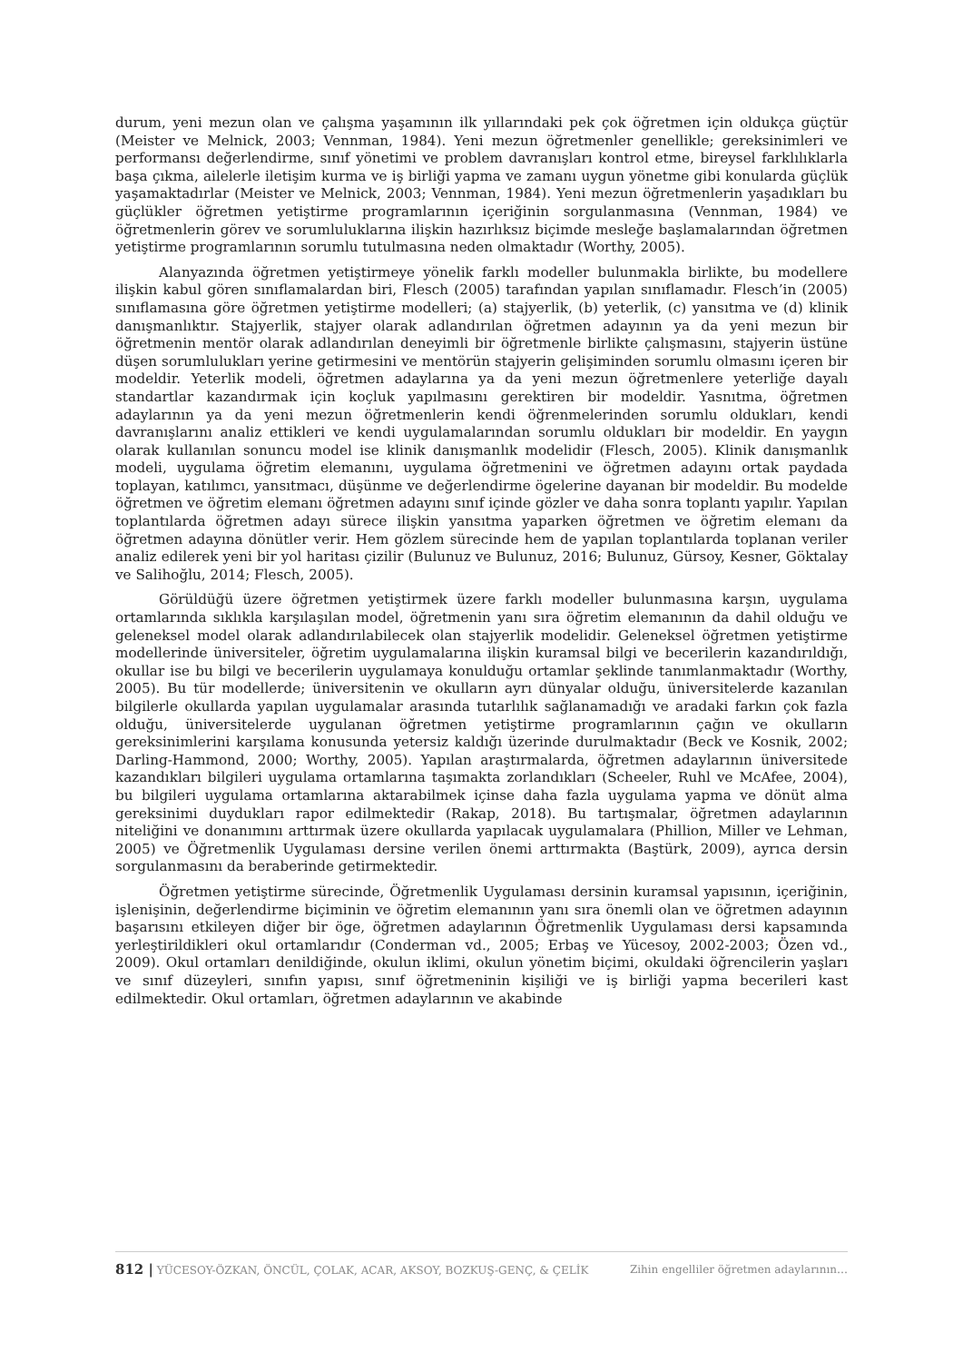durum, yeni mezun olan ve çalışma yaşamının ilk yıllarındaki pek çok öğretmen için oldukça güçtür (Meister ve Melnick, 2003; Vennman, 1984). Yeni mezun öğretmenler genellikle; gereksinimleri ve performansı değerlendirme, sınıf yönetimi ve problem davranışları kontrol etme, bireysel farklılıklarla başa çıkma, ailelerle iletişim kurma ve iş birliği yapma ve zamanı uygun yönetme gibi konularda güçlük yaşamaktadırlar (Meister ve Melnick, 2003; Vennman, 1984). Yeni mezun öğretmenlerin yaşadıkları bu güçlükler öğretmen yetiştirme programlarının içeriğinin sorgulanmasına (Vennman, 1984) ve öğretmenlerin görev ve sorumluluklarına ilişkin hazırlıksız biçimde mesleğe başlamalarından öğretmen yetiştirme programlarının sorumlu tutulmasına neden olmaktadır (Worthy, 2005).
Alanyazında öğretmen yetiştirmeye yönelik farklı modeller bulunmakla birlikte, bu modellere ilişkin kabul gören sınıflamalardan biri, Flesch (2005) tarafından yapılan sınıflamadır. Flesch’in (2005) sınıflamasına göre öğretmen yetiştirme modelleri; (a) stajyerlik, (b) yeterlik, (c) yansıtma ve (d) klinik danışmanlıktır. Stajyerlik, stajyer olarak adlandırılan öğretmen adayının ya da yeni mezun bir öğretmenin mentör olarak adlandırılan deneyimli bir öğretmenle birlikte çalışmasını, stajyerin üstüne düşen sorumlulukları yerine getirmesini ve mentörün stajyerin gelişiminden sorumlu olmasını içeren bir modeldir. Yeterlik modeli, öğretmen adaylarına ya da yeni mezun öğretmenlere yeterliğe dayalı standartlar kazandırmak için koçluk yapılmasını gerektiren bir modeldir. Yasnıtma, öğretmen adaylarının ya da yeni mezun öğretmenlerin kendi öğrenmelerinden sorumlu oldukları, kendi davranışlarını analiz ettikleri ve kendi uygulamalarından sorumlu oldukları bir modeldir. En yaygın olarak kullanılan sonuncu model ise klinik danışmanlık modelidir (Flesch, 2005). Klinik danışmanlık modeli, uygulama öğretim elemanını, uygulama öğretmenini ve öğretmen adayını ortak paydada toplayan, katılımcı, yansıtmacı, düşünme ve değerlendirme ögelerine dayanan bir modeldir. Bu modelde öğretmen ve öğretim elemanı öğretmen adayını sınıf içinde gözler ve daha sonra toplantı yapılır. Yapılan toplantılarda öğretmen adayı sürece ilişkin yansıtma yaparken öğretmen ve öğretim elemanı da öğretmen adayına dönütler verir. Hem gözlem sürecinde hem de yapılan toplantılarda toplanan veriler analiz edilerek yeni bir yol haritası çizilir (Bulunuz ve Bulunuz, 2016; Bulunuz, Gürsoy, Kesner, Göktalay ve Salihoğlu, 2014; Flesch, 2005).
Görüldüğü üzere öğretmen yetiştirmek üzere farklı modeller bulunmasına karşın, uygulama ortamlarında sıklıkla karşılaşılan model, öğretmenin yanı sıra öğretim elemanının da dahil olduğu ve geleneksel model olarak adlandırılabilecek olan stajyerlik modelidir. Geleneksel öğretmen yetiştirme modellerinde üniversiteler, öğretim uygulamalarına ilişkin kuramsal bilgi ve becerilerin kazandırıldığı, okullar ise bu bilgi ve becerilerin uygulamaya konulduğu ortamlar şeklinde tanımlanmaktadır (Worthy, 2005). Bu tür modellerde; üniversitenin ve okulların ayrı dünyalar olduğu, üniversitelerde kazanılan bilgilerle okullarda yapılan uygulamalar arasında tutarlılık sağlanamadığı ve aradaki farkın çok fazla olduğu, üniversitelerde uygulanan öğretmen yetiştirme programlarının çağın ve okulların gereksinimlerini karşılama konusunda yetersiz kaldığı üzerinde durulmaktadır (Beck ve Kosnik, 2002; Darling-Hammond, 2000; Worthy, 2005). Yapılan araştırmalarda, öğretmen adaylarının üniversitede kazandıkları bilgileri uygulama ortamlarına taşımakta zorlandıkları (Scheeler, Ruhl ve McAfee, 2004), bu bilgileri uygulama ortamlarına aktarabilmek içinse daha fazla uygulama yapma ve dönüt alma gereksinimi duydukları rapor edilmektedir (Rakap, 2018). Bu tartışmalar, öğretmen adaylarının niteliğini ve donanımını arttırmak üzere okullarda yapılacak uygulamalara (Phillion, Miller ve Lehman, 2005) ve Öğretmenlik Uygulaması dersine verilen önemi arttırmakta (Baştürk, 2009), ayrıca dersin sorgulanmasını da beraberinde getirmektedir.
Öğretmen yetiştirme sürecinde, Öğretmenlik Uygulaması dersinin kuramsal yapısının, içeriğinin, işlenişinin, değerlendirme biçiminin ve öğretim elemanının yanı sıra önemli olan ve öğretmen adayının başarısını etkileyen diğer bir öge, öğretmen adaylarının Öğretmenlik Uygulaması dersi kapsamında yerleştirildikleri okul ortamlarıdır (Conderman vd., 2005; Erbaş ve Yücesoy, 2002-2003; Özen vd., 2009). Okul ortamları denildiğinde, okulun iklimi, okulun yönetim biçimi, okuldaki öğrencilerin yaşları ve sınıf düzeyleri, sınıfın yapısı, sınıf öğretmeninin kişiliği ve iş birliği yapma becerileri kast edilmektedir. Okul ortamları, öğretmen adaylarının ve akabinde
812 | YÜCESOY-ÖZKAN, ÖNCÜL, ÇOLAK, ACAR, AKSOY, BOZKUŞ-GENÇ, & ÇELİK Zihin engelliler öğretmen adaylarının…